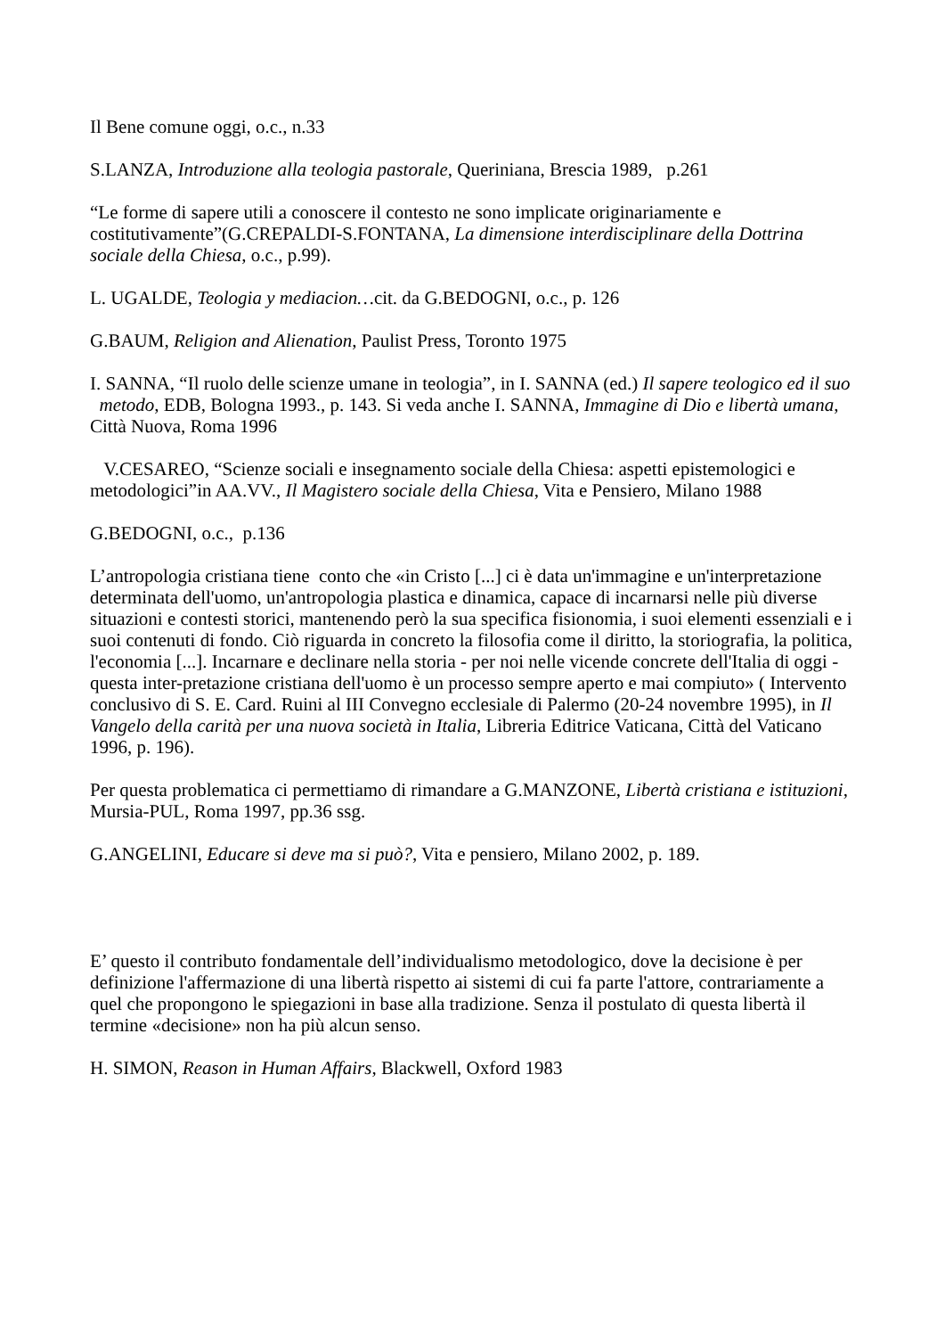Il Bene comune oggi, o.c., n.33
S.LANZA, Introduzione alla teologia pastorale, Queriniana, Brescia 1989, p.261
“Le forme di sapere utili a conoscere il contesto ne sono implicate originariamente e costitutivamente”(G.CREPALDI-S.FONTANA, La dimensione interdisciplinare della Dottrina sociale della Chiesa, o.c., p.99).
L. UGALDE, Teologia y mediacion…cit. da G.BEDOGNI, o.c., p. 126
G.BAUM, Religion and Alienation, Paulist Press, Toronto 1975
I. SANNA, “Il ruolo delle scienze umane in teologia”, in I. SANNA (ed.) Il sapere teologico ed il suo metodo, EDB, Bologna 1993., p. 143. Si veda anche I. SANNA, Immagine di Dio e libertà umana, Città Nuova, Roma 1996
V.CESAREO, “Scienze sociali e insegnamento sociale della Chiesa: aspetti epistemologici e metodologici”in AA.VV., Il Magistero sociale della Chiesa, Vita e Pensiero, Milano 1988
G.BEDOGNI, o.c., p.136
L’antropologia cristiana tiene conto che «in Cristo [...] ci è data un'immagine e un'interpretazione determinata dell'uomo, un'antropologia plastica e dinamica, capace di incarnarsi nelle più diverse situazioni e contesti storici, mantenendo però la sua specifica fisionomia, i suoi elementi essenziali e i suoi contenuti di fondo. Ciò riguarda in concreto la filosofia come il diritto, la storiografia, la politica, l'economia [...]. Incarnare e declinare nella storia - per noi nelle vicende concrete dell'Italia di oggi - questa inter-pretazione cristiana dell'uomo è un processo sempre aperto e mai compiuto» ( Intervento conclusivo di S. E. Card. Ruini al III Convegno ecclesiale di Palermo (20-24 novembre 1995), in Il Vangelo della carità per una nuova società in Italia, Libreria Editrice Vaticana, Città del Vaticano 1996, p. 196).
Per questa problematica ci permettiamo di rimandare a G.MANZONE, Libertà cristiana e istituzioni, Mursia-PUL, Roma 1997, pp.36 ssg.
G.ANGELINI, Educare si deve ma si può?, Vita e pensiero, Milano 2002, p. 189.
E’ questo il contributo fondamentale dell’individualismo metodologico, dove la decisione è per definizione l'affermazione di una libertà rispetto ai sistemi di cui fa parte l'attore, contrariamente a quel che propongono le spiegazioni in base alla tradizione. Senza il postulato di questa libertà il termine «decisione» non ha più alcun senso.
H. SIMON, Reason in Human Affairs, Blackwell, Oxford 1983